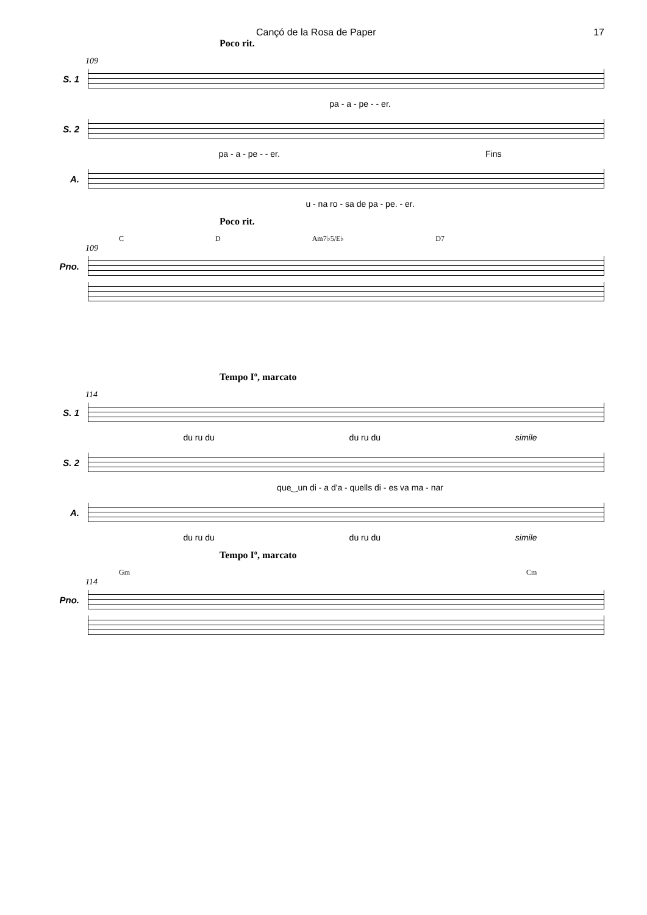Cançó de la Rosa de Paper 17
Poco rit.
109
S. 1
pa - a - pe - - er.
S. 2
pa - a - pe - - er. Fins
A.
u - na ro - sa de pa - pe. - er.
Poco rit.
C D Am7♭5/E♭ D7
109
Pno.
Tempo Iº, marcato
114
S. 1
du ru du du ru du simile
S. 2
que‿un di - a d'a - quells di - es va ma - nar
A.
du ru du du ru du simile
Tempo Iº, marcato
Gm Cm
114
Pno.